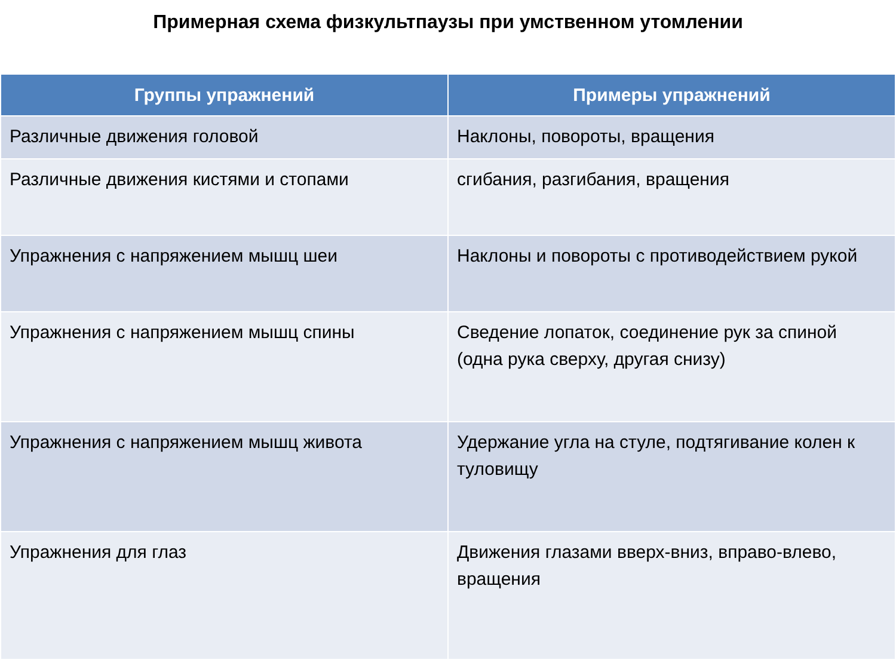Примерная схема физкультпаузы при умственном утомлении
| Группы упражнений | Примеры упражнений |
| --- | --- |
| Различные движения головой | Наклоны, повороты, вращения |
| Различные движения кистями и стопами | сгибания, разгибания, вращения |
| Упражнения с напряжением мышц шеи | Наклоны и повороты с противодействием рукой |
| Упражнения с напряжением мышц спины | Сведение лопаток, соединение рук за спиной (одна рука сверху, другая снизу) |
| Упражнения с напряжением мышц живота | Удержание угла на стуле, подтягивание колен к туловищу |
| Упражнения для глаз | Движения глазами вверх-вниз, вправо-влево, вращения |